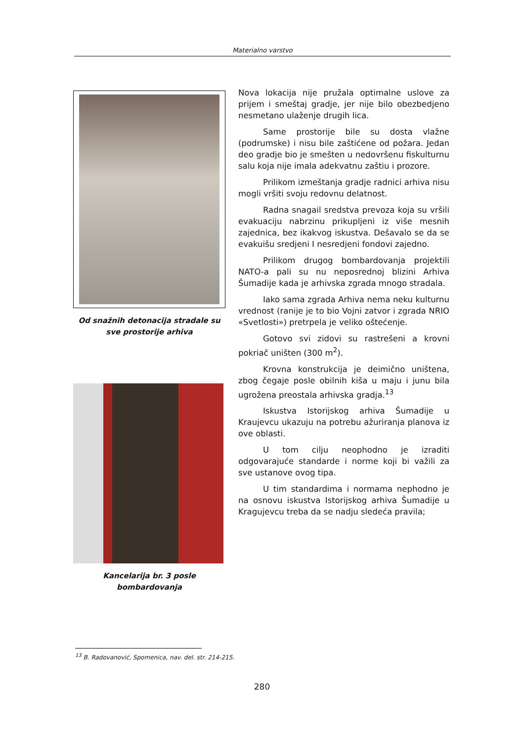Materialno varstvo
Od snažnih detonacija stradale su
sve prostorije arhiva
Kancelarija br. 3 posle
bombardovanja
Nova lokacija nije pružala optimalne uslove za prijem i smeštaj gradje, jer nije bilo obezbedjeno nesmetano ulaženje drugih lica.
Same prostorije bile su dosta vlažne (podrumske) i nisu bile zaštićene od požara. Jedan deo gradje bio je smešten u nedovršenu fiskulturnu salu koja nije imala adekvatnu zaštiu i prozore.
Prilikom izmeštanja gradje radnici arhiva nisu mogli vršiti svoju redovnu delatnost.
Radna snagail sredstva prevoza koja su vršili evakuaciju nabrzinu prikupljeni iz više mesnih zajednica, bez ikakvog iskustva. Dešavalo se da se evakuišu sredjeni I nesredjeni fondovi zajedno.
Prilikom drugog bombardovanja projektili NATO-a pali su nu neposrednoj blizini Arhiva Šumadije kada je arhivska zgrada mnogo stradala.
Iako sama zgrada Arhiva nema neku kulturnu vrednost (ranije je to bio Vojni zatvor i zgrada NRIO «Svetlosti») pretrpela je veliko oštećenje.
Gotovo svi zidovi su rastrešeni a krovni pokriač uništen (300 m<sup>2</sup>).
Krovna konstrukcija je deimično uništena, zbog čegaje posle obilnih kiša u maju i junu bila ugrožena preostala arhivska gradja.<sup>13</sup>
Iskustva Istorijskog arhiva Šumadije u Kraujevcu ukazuju na potrebu ažuriranja planova iz ove oblasti.
U tom cilju neophodno je izraditi odgovarajuće standarde i norme koji bi važili za sve ustanove ovog tipa.
U tim standardima i normama nephodno je na osnovu iskustva Istorijskog arhiva Šumadije u Kragujevcu treba da se nadju sledeća pravila;
<sup>13</sup> B. Radovanović, Spomenica, nav. del. str. 214-215.
280